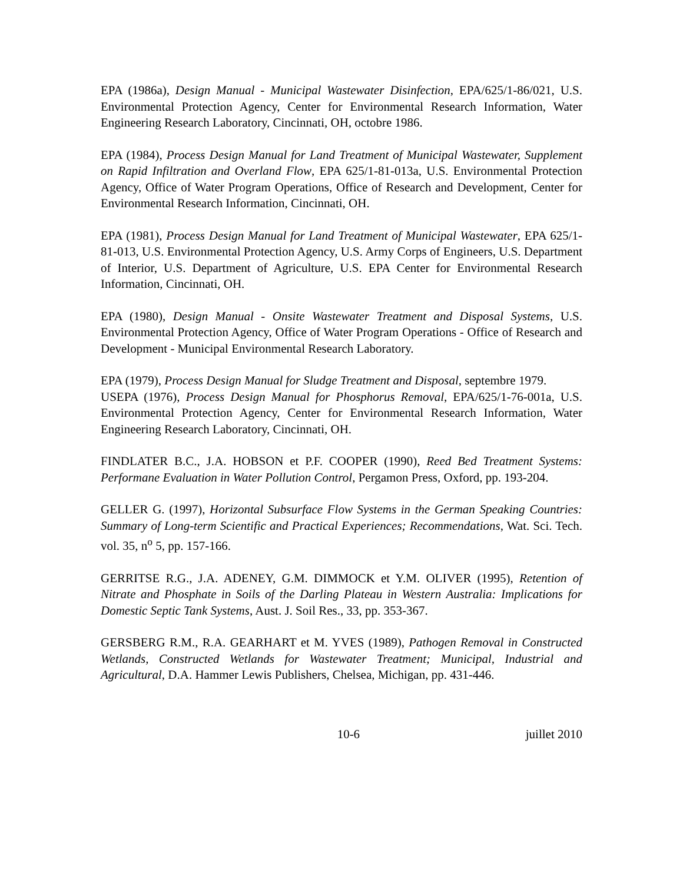EPA (1986a), Design Manual - Municipal Wastewater Disinfection, EPA/625/1-86/021, U.S. Environmental Protection Agency, Center for Environmental Research Information, Water Engineering Research Laboratory, Cincinnati, OH, octobre 1986.
EPA (1984), Process Design Manual for Land Treatment of Municipal Wastewater, Supplement on Rapid Infiltration and Overland Flow, EPA 625/1-81-013a, U.S. Environmental Protection Agency, Office of Water Program Operations, Office of Research and Development, Center for Environmental Research Information, Cincinnati, OH.
EPA (1981), Process Design Manual for Land Treatment of Municipal Wastewater, EPA 625/1-81-013, U.S. Environmental Protection Agency, U.S. Army Corps of Engineers, U.S. Department of Interior, U.S. Department of Agriculture, U.S. EPA Center for Environmental Research Information, Cincinnati, OH.
EPA (1980), Design Manual - Onsite Wastewater Treatment and Disposal Systems, U.S. Environmental Protection Agency, Office of Water Program Operations - Office of Research and Development - Municipal Environmental Research Laboratory.
EPA (1979), Process Design Manual for Sludge Treatment and Disposal, septembre 1979.
USEPA (1976), Process Design Manual for Phosphorus Removal, EPA/625/1-76-001a, U.S. Environmental Protection Agency, Center for Environmental Research Information, Water Engineering Research Laboratory, Cincinnati, OH.
FINDLATER B.C., J.A. HOBSON et P.F. COOPER (1990), Reed Bed Treatment Systems: Performane Evaluation in Water Pollution Control, Pergamon Press, Oxford, pp. 193-204.
GELLER G. (1997), Horizontal Subsurface Flow Systems in the German Speaking Countries: Summary of Long-term Scientific and Practical Experiences; Recommendations, Wat. Sci. Tech. vol. 35, n<sup>o</sup> 5, pp. 157-166.
GERRITSE R.G., J.A. ADENEY, G.M. DIMMOCK et Y.M. OLIVER (1995), Retention of Nitrate and Phosphate in Soils of the Darling Plateau in Western Australia: Implications for Domestic Septic Tank Systems, Aust. J. Soil Res., 33, pp. 353-367.
GERSBERG R.M., R.A. GEARHART et M. YVES (1989), Pathogen Removal in Constructed Wetlands, Constructed Wetlands for Wastewater Treatment; Municipal, Industrial and Agricultural, D.A. Hammer Lewis Publishers, Chelsea, Michigan, pp. 431-446.
10-6 juillet 2010